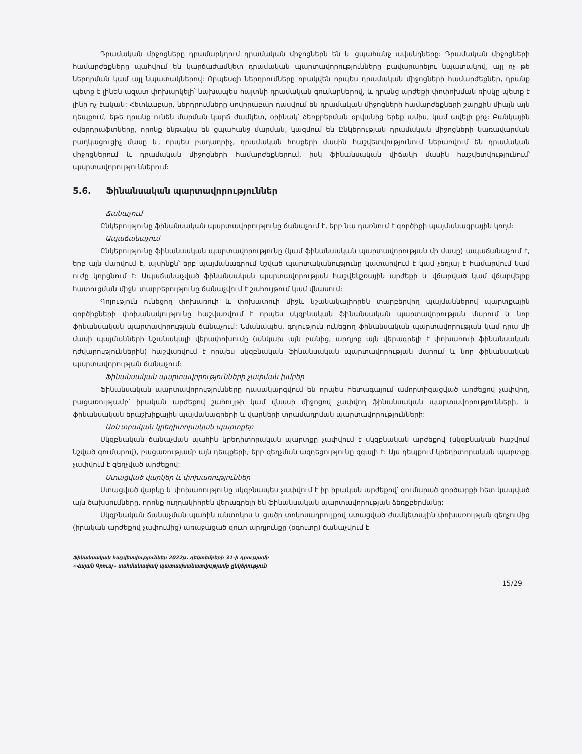Դրամական միջոցները դրամարկղում դրամական միջոցներն են և ցպահանջ ավանդները: Դրամական միջոցների համարժեքները պահվում են կարճաժամկետ դրամական պարտավորությունները բավարարելու նպատակով, այլ ոչ թե ներդրման կամ այլ նպատակներով: Որպեսզի ներդրումները որակվեն որպես դրամական միջոցների համարժեքներ, դրանք պետք է լինեն ազատ փոխարկելի՝ նախապես հայտնի դրամական գումարներով, և դրանց արժեքի փոփոխման ռիսկը պետք է լինի ոչ էական: Հետևաբար, ներդրումները սովորաբար դասվում են դրամական միջոցների համարժեքների շարքին միայն այն դեպքում, եթե դրանք ունեն մարման կարճ ժամկետ, օրինակ՝ ձեռքբերման օրվանից երեք ամիս, կամ ավելի քիչ: Բանկային օվերդրաֆտները, որոնք ենթակա են ցպահանջ մարման, կազմում են Ընկերության դրամական միջոցների կառավարման բաղկացուցիչ մասը և, որպես բաղադրիչ, դրամական հոսքերի մասին հաշվետվությունում ներառվում են դրամական միջոցներում և դրամական միջոցների համարժեքներում, իսկ ֆինանսական վիճակի մասին հաշվետվությունում՝ պարտավորություններում:
5.6. Ֆինանսական պարտավորություններ
Ճանաչում
Ընկերությունը ֆինանսական պարտավորությունը ճանաչում է, երբ նա դառնում է գործիքի պայմանագրային կողմ:
Ապաճանաչում
Ընկերությունը ֆինանսական պարտավորությունը (կամ ֆինանսական պարտավորության մի մասը) ապաճանաչում է, երբ այն մարվում է, այսինքն՝ երբ պայմանագրում նշված պարտականությունը կատարվում է կամ չեղյալ է համարվում կամ ուժը կորցնում է: Ապաճանաչված ֆինանսական պարտավորության հաշվեկշռային արժեքի և վճարված կամ վճարվելիք հատուցման միջև տարբերությունը ճանաչվում է շահույթում կամ վնասում:
Գոյություն ունեցող փոխառուի և փոխատուի միջև նշանակալիորեն տարբերվող պայմաններով պարտքային գործիքների փոխանակությունը հաշվառվում է որպես սկզբնական ֆինանսական պարտավորության մարում և նոր ֆինանսական պարտավորության ճանաչում: Նմանապես, գոյություն ունեցող ֆինանսական պարտավորության կամ դրա մի մասի պայմանների նշանակալի վերափոխումը (անկախ այն բանից, արդյոք այն վերագրելի է փոխառուի ֆինանսական դժվարություններին) հաշվառվում է որպես սկզբնական ֆինանսական պարտավորության մարում և նոր ֆինանսական պարտավորության ճանաչում:
Ֆինանսական պարտավորությունների չափման խմբեր
Ֆինանսական պարտավորությունները դասակարգվում են որպես հետագայում ամորտիզացված արժեքով չափվող, բացառությամբ՝ իրական արժեքով շահույթի կամ վնասի միջոցով չափվող ֆինանսական պարտավորությունների, և ֆինանսական երաշխիքային պայմանագրերի և վարկերի տրամադրման պարտավորությունների:
Առևտրական կրեդիտորական պարտքեր
Սկզբնական ճանաչման պահին կրեդիտորական պարտքը չափվում է սկզբնական արժեքով (սկզբնական հաշվում նշված գումարով), բացառությամբ այն դեպքերի, երբ զեղչման ազդեցությունը զգալի է: Այս դեպքում կրեդիտորական պարտքը չափվում է զեղչված արժեքով:
Ստացված վարկեր և փոխառություններ
Ստացված վարկը և փոխառությունը սկզբնապես չափվում է իր իրական արժեքով՝ գումարած գործարքի հետ կապված այն ծախսումները, որոնք ուղղակիորեն վերագրելի են ֆինանսական պարտավորության ձեռքբերմանը:
Սկզբնական ճանաչման պահին անտոկոս և ցածր տոկոսադրույքով ստացված ժամկետային փոխառության զեղչումից (իրական արժեքով չափումից) առաջացած զուտ արդյունքը (օգուտը) ճանաչվում է
Ֆինանսական հաշվետվություններ 2022թ. դեկտեմբերի 31-ի դրությամբ
«Վայան Գրուպ» սահմանափակ պատասխանատվությամբ ընկերություն
15/29